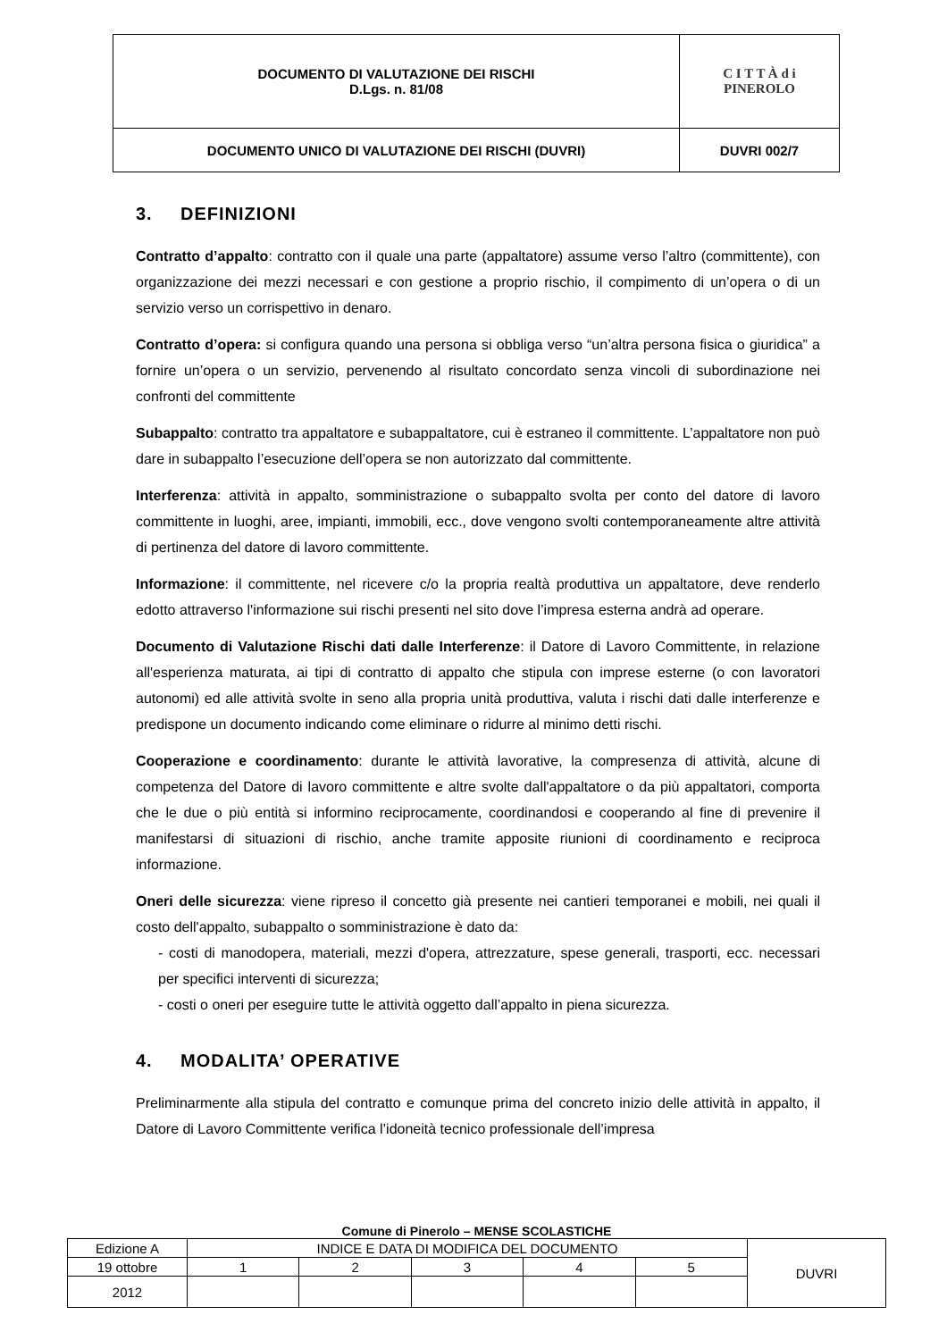| DOCUMENTO DI VALUTAZIONE DEI RISCHI D.Lgs. n. 81/08 | C I T T À d i PINEROLO |
| DOCUMENTO UNICO DI VALUTAZIONE DEI RISCHI (DUVRI) | DUVRI 002/7 |
3. DEFINIZIONI
Contratto d’appalto: contratto con il quale una parte (appaltatore) assume verso l’altro (committente), con organizzazione dei mezzi necessari e con gestione a proprio rischio, il compimento di un’opera o di un servizio verso un corrispettivo in denaro.
Contratto d’opera: si configura quando una persona si obbliga verso “un’altra persona fisica o giuridica” a fornire un’opera o un servizio, pervenendo al risultato concordato senza vincoli di subordinazione nei confronti del committente
Subappalto: contratto tra appaltatore e subappaltatore, cui è estraneo il committente. L’appaltatore non può dare in subappalto l’esecuzione dell’opera se non autorizzato dal committente.
Interferenza: attività in appalto, somministrazione o subappalto svolta per conto del datore di lavoro committente in luoghi, aree, impianti, immobili, ecc., dove vengono svolti contemporaneamente altre attività di pertinenza del datore di lavoro committente.
Informazione: il committente, nel ricevere c/o la propria realtà produttiva un appaltatore, deve renderlo edotto attraverso l'informazione sui rischi presenti nel sito dove l’impresa esterna andrà ad operare.
Documento di Valutazione Rischi dati dalle Interferenze: il Datore di Lavoro Committente, in relazione all'esperienza maturata, ai tipi di contratto di appalto che stipula con imprese esterne (o con lavoratori autonomi) ed alle attività svolte in seno alla propria unità produttiva, valuta i rischi dati dalle interferenze e predispone un documento indicando come eliminare o ridurre al minimo detti rischi.
Cooperazione e coordinamento: durante le attività lavorative, la compresenza di attività, alcune di competenza del Datore di lavoro committente e altre svolte dall'appaltatore o da più appaltatori, comporta che le due o più entità si informino reciprocamente, coordinandosi e cooperando al fine di prevenire il manifestarsi di situazioni di rischio, anche tramite apposite riunioni di coordinamento e reciproca informazione.
Oneri delle sicurezza: viene ripreso il concetto già presente nei cantieri temporanei e mobili, nei quali il costo dell'appalto, subappalto o somministrazione è dato da:
- costi di manodopera, materiali, mezzi d'opera, attrezzature, spese generali, trasporti, ecc. necessari per specifici interventi di sicurezza;
- costi o oneri per eseguire tutte le attività oggetto dall’appalto in piena sicurezza.
4. MODALITA’ OPERATIVE
Preliminarmente alla stipula del contratto e comunque prima del concreto inizio delle attività in appalto, il Datore di Lavoro Committente verifica l’idoneità tecnico professionale dell’impresa
Comune di Pinerolo – MENSE SCOLASTICHE
| Edizione A | INDICE E DATA DI MODIFICA DEL DOCUMENTO | | | | | DUVRI |
| 19 ottobre | 1 | 2 | 3 | 4 | 5 | |
| 2012 | | | | | | |